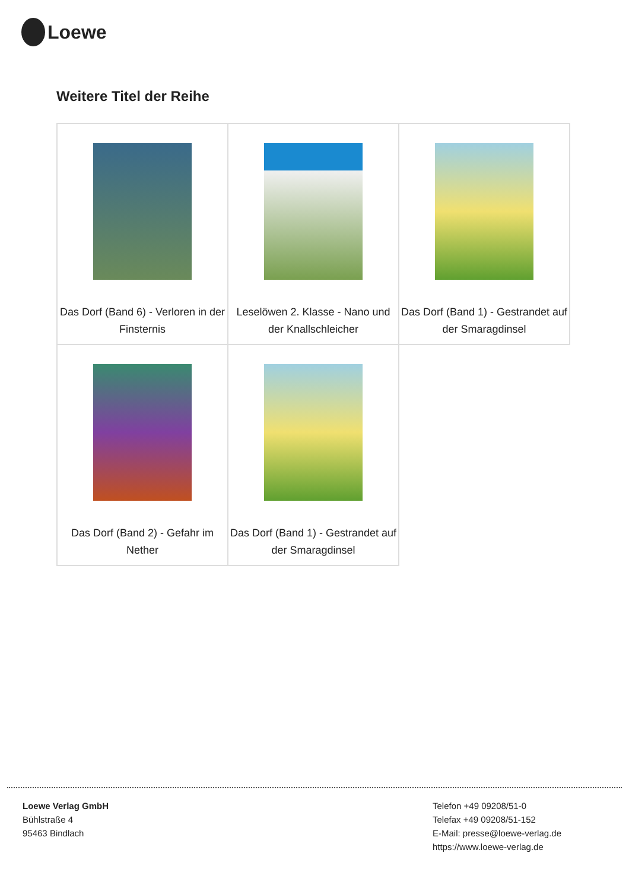Loewe
Weitere Titel der Reihe
| Das Dorf (Band 6) - Verloren in der Finsternis | Leselöwen 2. Klasse - Nano und der Knallschleicher | Das Dorf (Band 1) - Gestrandet auf der Smaragdinsel |
| Das Dorf (Band 2) - Gefahr im Nether | Das Dorf (Band 1) - Gestrandet auf der Smaragdinsel | |
Loewe Verlag GmbH
Bühlstraße 4
95463 Bindlach
Telefon +49 09208/51-0
Telefax +49 09208/51-152
E-Mail: presse@loewe-verlag.de
https://www.loewe-verlag.de